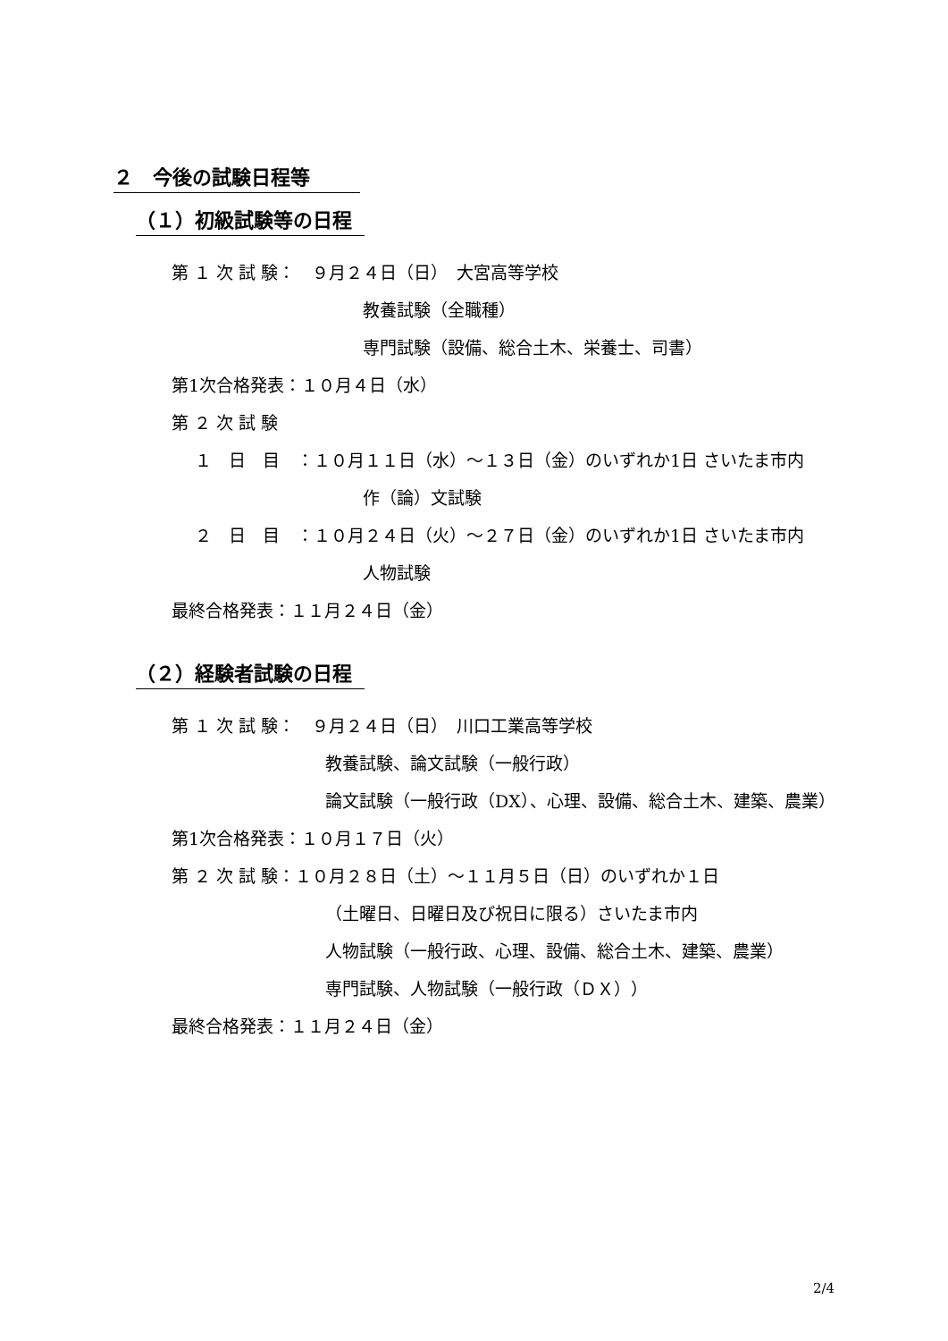２　今後の試験日程等
（１）初級試験等の日程
第 １ 次 試 験：　９月２４日（日）　大宮高等学校
教養試験（全職種）
専門試験（設備、総合土木、栄養士、司書）
第1次合格発表：１０月４日（水）
第 ２ 次 試 験
１　日　目　：１０月１１日（水）～１３日（金）のいずれか1日 さいたま市内
作（論）文試験
２　日　目　：１０月２４日（火）～２７日（金）のいずれか1日 さいたま市内
人物試験
最終合格発表：１１月２４日（金）
（２）経験者試験の日程
第 １ 次 試 験：　９月２４日（日）　川口工業高等学校
教養試験、論文試験（一般行政）
論文試験（一般行政（DX）、心理、設備、総合土木、建築、農業）
第1次合格発表：１０月１７日（火）
第 ２ 次 試 験：１０月２８日（土）～１１月５日（日）のいずれか１日
（土曜日、日曜日及び祝日に限る）さいたま市内
人物試験（一般行政、心理、設備、総合土木、建築、農業）
専門試験、人物試験（一般行政（ＤＸ））
最終合格発表：１１月２４日（金）
2/4